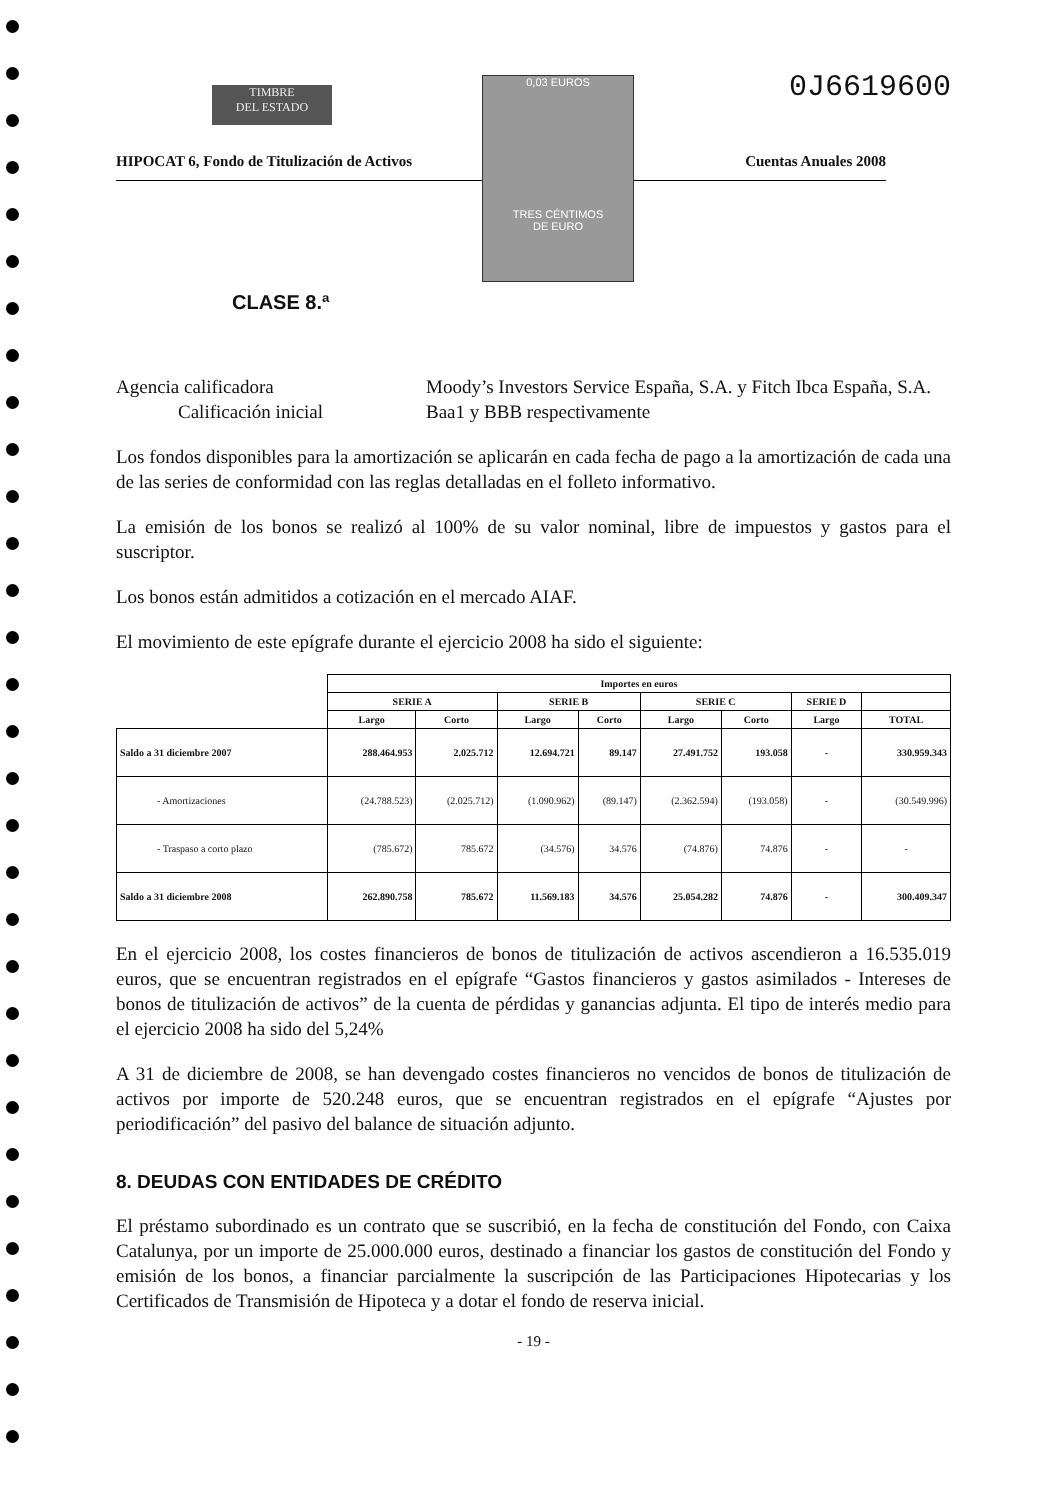TIMBRE
DEL ESTADO
0,03 EUROS
TRES CÉNTIMOS
DE EURO
0J6619600
HIPOCAT 6, Fondo de Titulización de Activos Cuentas Anuales 2008
CLASE 8.ª
Agencia calificadora Moody’s Investors Service España, S.A. y Fitch Ibca España, S.A.
Calificación inicial Baa1 y BBB respectivamente
Los fondos disponibles para la amortización se aplicarán en cada fecha de pago a la amortización de cada una de las series de conformidad con las reglas detalladas en el folleto informativo.
La emisión de los bonos se realizó al 100% de su valor nominal, libre de impuestos y gastos para el suscriptor.
Los bonos están admitidos a cotización en el mercado AIAF.
El movimiento de este epígrafe durante el ejercicio 2008 ha sido el siguiente:
| | Importes en euros | | | | | | | |
| | SERIE A | | SERIE B | | SERIE C | | SERIE D | |
| | Largo | Corto | Largo | Corto | Largo | Corto | Largo | TOTAL |
| Saldo a 31 diciembre 2007 | 288.464.953 | 2.025.712 | 12.694.721 | 89.147 | 27.491.752 | 193.058 | - | 330.959.343 |
| - Amortizaciones | (24.788.523) | (2.025.712) | (1.090.962) | (89.147) | (2.362.594) | (193.058) | - | (30.549.996) |
| - Traspaso a corto plazo | (785.672) | 785.672 | (34.576) | 34.576 | (74.876) | 74.876 | - | - |
| Saldo a 31 diciembre 2008 | 262.890.758 | 785.672 | 11.569.183 | 34.576 | 25.054.282 | 74.876 | - | 300.409.347 |
En el ejercicio 2008, los costes financieros de bonos de titulización de activos ascendieron a 16.535.019 euros, que se encuentran registrados en el epígrafe “Gastos financieros y gastos asimilados - Intereses de bonos de titulización de activos” de la cuenta de pérdidas y ganancias adjunta. El tipo de interés medio para el ejercicio 2008 ha sido del 5,24%
A 31 de diciembre de 2008, se han devengado costes financieros no vencidos de bonos de titulización de activos por importe de 520.248 euros, que se encuentran registrados en el epígrafe “Ajustes por periodificación” del pasivo del balance de situación adjunto.
8. DEUDAS CON ENTIDADES DE CRÉDITO
El préstamo subordinado es un contrato que se suscribió, en la fecha de constitución del Fondo, con Caixa Catalunya, por un importe de 25.000.000 euros, destinado a financiar los gastos de constitución del Fondo y emisión de los bonos, a financiar parcialmente la suscripción de las Participaciones Hipotecarias y los Certificados de Transmisión de Hipoteca y a dotar el fondo de reserva inicial.
- 19 -